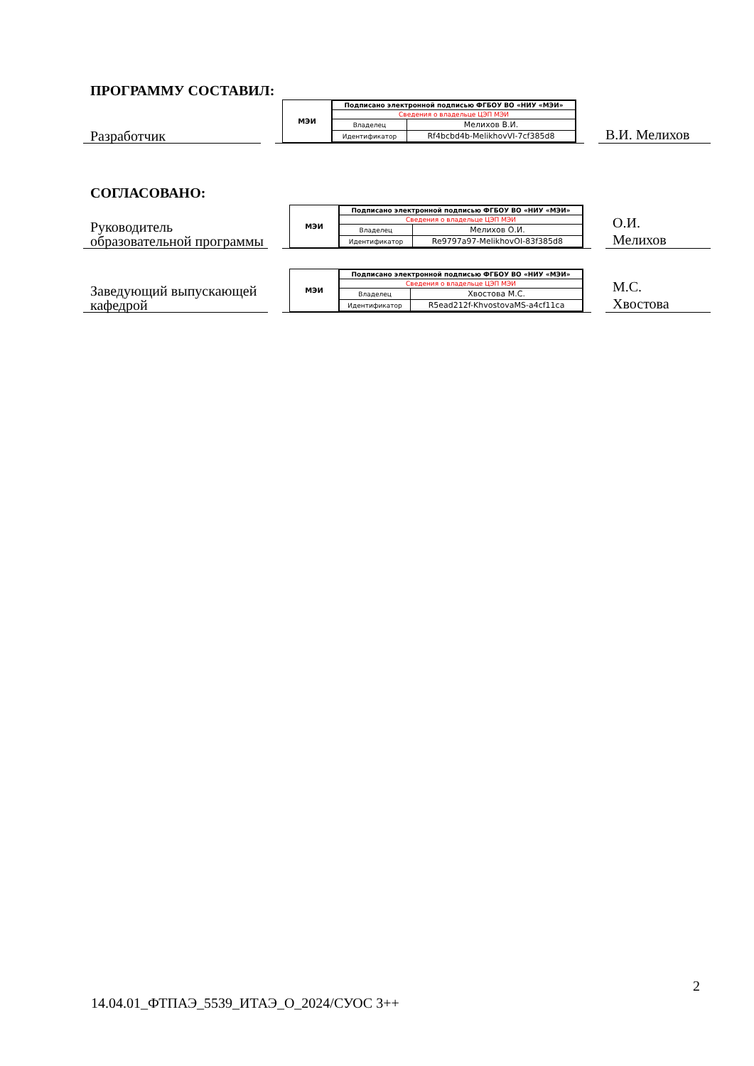ПРОГРАММУ СОСТАВИЛ:
Разработчик
МЭИ
| Подписано электронной подписью ФГБОУ ВО «НИУ «МЭИ» | |
| Сведения о владельце ЦЭП МЭИ | |
| Владелец | Мелихов В.И. |
| Идентификатор | Rf4bcbd4b-MelikhovVI-7cf385d8 |
В.И. Мелихов
СОГЛАСОВАНО:
Руководитель образовательной программы
МЭИ
| Подписано электронной подписью ФГБОУ ВО «НИУ «МЭИ» | |
| Сведения о владельце ЦЭП МЭИ | |
| Владелец | Мелихов О.И. |
| Идентификатор | Re9797a97-MelikhovOI-83f385d8 |
О.И.
Мелихов
Заведующий выпускающей кафедрой
МЭИ
| Подписано электронной подписью ФГБОУ ВО «НИУ «МЭИ» | |
| Сведения о владельце ЦЭП МЭИ | |
| Владелец | Хвостова М.С. |
| Идентификатор | R5ead212f-KhvostovaMS-a4cf11ca |
М.С.
Хвостова
2
14.04.01_ФТПАЭ_5539_ИТАЭ_О_2024/СУОС 3++